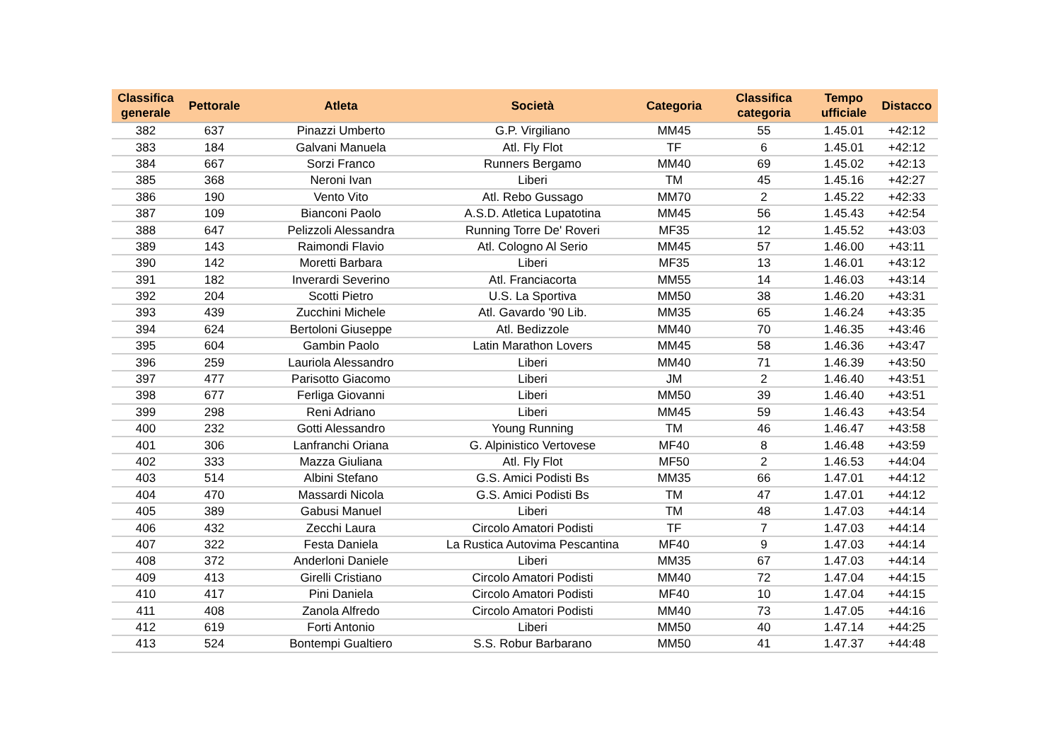| Classifica generale | Pettorale | Atleta | Società | Categoria | Classifica categoria | Tempo ufficiale | Distacco |
| --- | --- | --- | --- | --- | --- | --- | --- |
| 382 | 637 | Pinazzi Umberto | G.P. Virgiliano | MM45 | 55 | 1.45.01 | +42:12 |
| 383 | 184 | Galvani Manuela | Atl. Fly Flot | TF | 6 | 1.45.01 | +42:12 |
| 384 | 667 | Sorzi Franco | Runners Bergamo | MM40 | 69 | 1.45.02 | +42:13 |
| 385 | 368 | Neroni Ivan | Liberi | TM | 45 | 1.45.16 | +42:27 |
| 386 | 190 | Vento Vito | Atl. Rebo Gussago | MM70 | 2 | 1.45.22 | +42:33 |
| 387 | 109 | Bianconi Paolo | A.S.D. Atletica Lupatotina | MM45 | 56 | 1.45.43 | +42:54 |
| 388 | 647 | Pelizzoli Alessandra | Running Torre De' Roveri | MF35 | 12 | 1.45.52 | +43:03 |
| 389 | 143 | Raimondi Flavio | Atl. Cologno Al Serio | MM45 | 57 | 1.46.00 | +43:11 |
| 390 | 142 | Moretti Barbara | Liberi | MF35 | 13 | 1.46.01 | +43:12 |
| 391 | 182 | Inverardi Severino | Atl. Franciacorta | MM55 | 14 | 1.46.03 | +43:14 |
| 392 | 204 | Scotti Pietro | U.S. La Sportiva | MM50 | 38 | 1.46.20 | +43:31 |
| 393 | 439 | Zucchini Michele | Atl. Gavardo '90 Lib. | MM35 | 65 | 1.46.24 | +43:35 |
| 394 | 624 | Bertoloni Giuseppe | Atl. Bedizzole | MM40 | 70 | 1.46.35 | +43:46 |
| 395 | 604 | Gambin Paolo | Latin Marathon Lovers | MM45 | 58 | 1.46.36 | +43:47 |
| 396 | 259 | Lauriola Alessandro | Liberi | MM40 | 71 | 1.46.39 | +43:50 |
| 397 | 477 | Parisotto Giacomo | Liberi | JM | 2 | 1.46.40 | +43:51 |
| 398 | 677 | Ferliga Giovanni | Liberi | MM50 | 39 | 1.46.40 | +43:51 |
| 399 | 298 | Reni Adriano | Liberi | MM45 | 59 | 1.46.43 | +43:54 |
| 400 | 232 | Gotti Alessandro | Young Running | TM | 46 | 1.46.47 | +43:58 |
| 401 | 306 | Lanfranchi Oriana | G. Alpinistico Vertovese | MF40 | 8 | 1.46.48 | +43:59 |
| 402 | 333 | Mazza Giuliana | Atl. Fly Flot | MF50 | 2 | 1.46.53 | +44:04 |
| 403 | 514 | Albini Stefano | G.S. Amici Podisti Bs | MM35 | 66 | 1.47.01 | +44:12 |
| 404 | 470 | Massardi Nicola | G.S. Amici Podisti Bs | TM | 47 | 1.47.01 | +44:12 |
| 405 | 389 | Gabusi Manuel | Liberi | TM | 48 | 1.47.03 | +44:14 |
| 406 | 432 | Zecchi Laura | Circolo Amatori Podisti | TF | 7 | 1.47.03 | +44:14 |
| 407 | 322 | Festa Daniela | La Rustica Autovima Pescantina | MF40 | 9 | 1.47.03 | +44:14 |
| 408 | 372 | Anderloni Daniele | Liberi | MM35 | 67 | 1.47.03 | +44:14 |
| 409 | 413 | Girelli Cristiano | Circolo Amatori Podisti | MM40 | 72 | 1.47.04 | +44:15 |
| 410 | 417 | Pini Daniela | Circolo Amatori Podisti | MF40 | 10 | 1.47.04 | +44:15 |
| 411 | 408 | Zanola Alfredo | Circolo Amatori Podisti | MM40 | 73 | 1.47.05 | +44:16 |
| 412 | 619 | Forti Antonio | Liberi | MM50 | 40 | 1.47.14 | +44:25 |
| 413 | 524 | Bontempi Gualtiero | S.S. Robur Barbarano | MM50 | 41 | 1.47.37 | +44:48 |